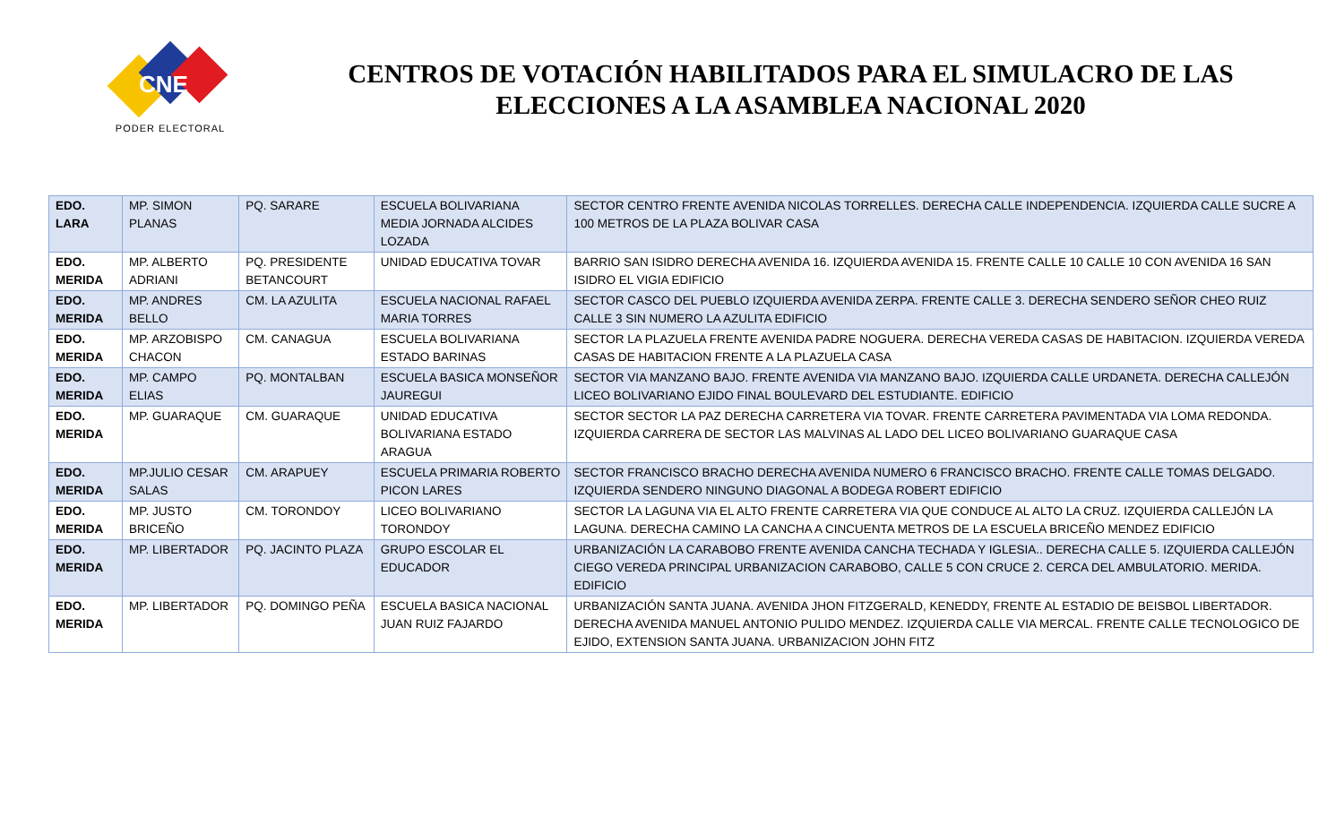CNE
PODER ELECTORAL
CENTROS DE VOTACIÓN HABILITADOS PARA EL SIMULACRO DE LAS ELECCIONES A LA ASAMBLEA NACIONAL 2020
| EDO. LARA | MP. SIMON PLANAS | PQ. SARARE | ESCUELA BOLIVARIANA MEDIA JORNADA ALCIDES LOZADA | SECTOR CENTRO FRENTE AVENIDA NICOLAS TORRELLES. DERECHA CALLE INDEPENDENCIA. IZQUIERDA CALLE SUCRE A 100 METROS DE LA PLAZA BOLIVAR CASA |
| EDO. MERIDA | MP. ALBERTO ADRIANI | PQ. PRESIDENTE BETANCOURT | UNIDAD EDUCATIVA TOVAR | BARRIO SAN ISIDRO DERECHA AVENIDA 16. IZQUIERDA AVENIDA 15. FRENTE CALLE 10 CALLE 10 CON AVENIDA 16 SAN ISIDRO EL VIGIA EDIFICIO |
| EDO. MERIDA | MP. ANDRES BELLO | CM. LA AZULITA | ESCUELA NACIONAL RAFAEL MARIA TORRES | SECTOR CASCO DEL PUEBLO IZQUIERDA AVENIDA ZERPA. FRENTE CALLE 3. DERECHA SENDERO SEÑOR CHEO RUIZ CALLE 3 SIN NUMERO LA AZULITA EDIFICIO |
| EDO. MERIDA | MP. ARZOBISPO CHACON | CM. CANAGUA | ESCUELA BOLIVARIANA ESTADO BARINAS | SECTOR LA PLAZUELA FRENTE AVENIDA PADRE NOGUERA. DERECHA VEREDA CASAS DE HABITACION. IZQUIERDA VEREDA CASAS DE HABITACION FRENTE A LA PLAZUELA CASA |
| EDO. MERIDA | MP. CAMPO ELIAS | PQ. MONTALBAN | ESCUELA BASICA MONSEÑOR JAUREGUI | SECTOR VIA MANZANO BAJO. FRENTE AVENIDA VIA MANZANO BAJO. IZQUIERDA CALLE URDANETA. DERECHA CALLEJÓN LICEO BOLIVARIANO EJIDO FINAL BOULEVARD DEL ESTUDIANTE. EDIFICIO |
| EDO. MERIDA | MP. GUARAQUE | CM. GUARAQUE | UNIDAD EDUCATIVA BOLIVARIANA ESTADO ARAGUA | SECTOR SECTOR LA PAZ DERECHA CARRETERA VIA TOVAR. FRENTE CARRETERA PAVIMENTADA VIA LOMA REDONDA. IZQUIERDA CARRERA DE SECTOR LAS MALVINAS AL LADO DEL LICEO BOLIVARIANO GUARAQUE CASA |
| EDO. MERIDA | MP.JULIO CESAR SALAS | CM. ARAPUEY | ESCUELA PRIMARIA ROBERTO PICON LARES | SECTOR FRANCISCO BRACHO DERECHA AVENIDA NUMERO 6 FRANCISCO BRACHO. FRENTE CALLE TOMAS DELGADO. IZQUIERDA SENDERO NINGUNO DIAGONAL A BODEGA ROBERT EDIFICIO |
| EDO. MERIDA | MP. JUSTO BRICEÑO | CM. TORONDOY | LICEO BOLIVARIANO TORONDOY | SECTOR LA LAGUNA VIA EL ALTO FRENTE CARRETERA VIA QUE CONDUCE AL ALTO LA CRUZ. IZQUIERDA CALLEJÓN LA LAGUNA. DERECHA CAMINO LA CANCHA A CINCUENTA METROS DE LA ESCUELA BRICEÑO MENDEZ EDIFICIO |
| EDO. MERIDA | MP. LIBERTADOR | PQ. JACINTO PLAZA | GRUPO ESCOLAR EL EDUCADOR | URBANIZACIÓN LA CARABOBO FRENTE AVENIDA CANCHA TECHADA Y IGLESIA.. DERECHA CALLE 5. IZQUIERDA CALLEJÓN CIEGO VEREDA PRINCIPAL URBANIZACION CARABOBO, CALLE 5 CON CRUCE 2. CERCA DEL AMBULATORIO. MERIDA. EDIFICIO |
| EDO. MERIDA | MP. LIBERTADOR | PQ. DOMINGO PEÑA | ESCUELA BASICA NACIONAL JUAN RUIZ FAJARDO | URBANIZACIÓN SANTA JUANA. AVENIDA JHON FITZGERALD, KENEDDY, FRENTE AL ESTADIO DE BEISBOL LIBERTADOR. DERECHA AVENIDA MANUEL ANTONIO PULIDO MENDEZ. IZQUIERDA CALLE VIA MERCAL. FRENTE CALLE TECNOLOGICO DE EJIDO, EXTENSION SANTA JUANA. URBANIZACION JOHN FITZ |